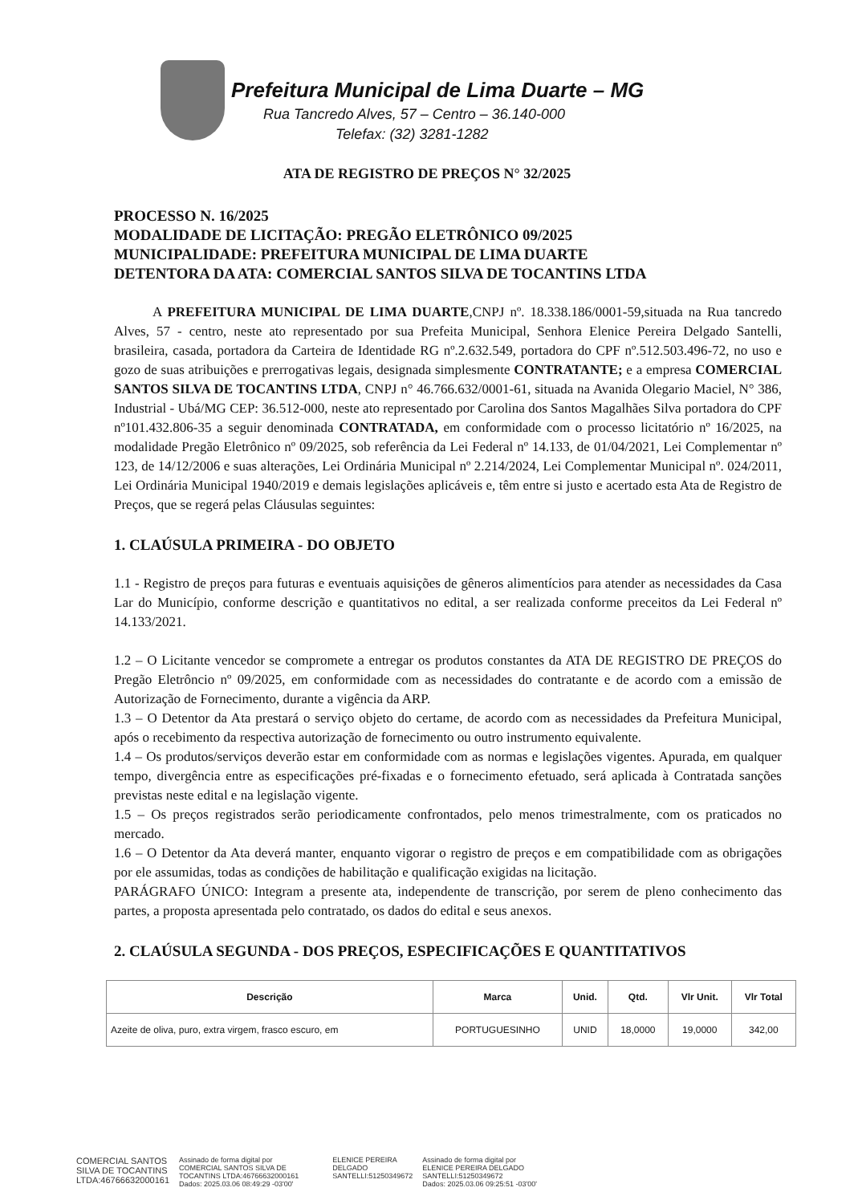Prefeitura Municipal de Lima Duarte – MG
Rua Tancredo Alves, 57 – Centro – 36.140-000
Telefax: (32) 3281-1282
ATA DE REGISTRO DE PREÇOS N° 32/2025
PROCESSO N. 16/2025
MODALIDADE DE LICITAÇÃO: PREGÃO ELETRÔNICO 09/2025
MUNICIPALIDADE: PREFEITURA MUNICIPAL DE LIMA DUARTE
DETENTORA DA ATA: COMERCIAL SANTOS SILVA DE TOCANTINS LTDA
A PREFEITURA MUNICIPAL DE LIMA DUARTE,CNPJ nº. 18.338.186/0001-59,situada na Rua tancredo Alves, 57 - centro, neste ato representado por sua Prefeita Municipal, Senhora Elenice Pereira Delgado Santelli, brasileira, casada, portadora da Carteira de Identidade RG nº.2.632.549, portadora do CPF nº.512.503.496-72, no uso e gozo de suas atribuições e prerrogativas legais, designada simplesmente CONTRATANTE; e a empresa COMERCIAL SANTOS SILVA DE TOCANTINS LTDA, CNPJ n° 46.766.632/0001-61, situada na Avanida Olegario Maciel, N° 386, Industrial - Ubá/MG CEP: 36.512-000, neste ato representado por Carolina dos Santos Magalhães Silva portadora do CPF nº101.432.806-35 a seguir denominada CONTRATADA, em conformidade com o processo licitatório nº 16/2025, na modalidade Pregão Eletrônico nº 09/2025, sob referência da Lei Federal nº 14.133, de 01/04/2021, Lei Complementar nº 123, de 14/12/2006 e suas alterações, Lei Ordinária Municipal nº 2.214/2024, Lei Complementar Municipal nº. 024/2011, Lei Ordinária Municipal 1940/2019 e demais legislações aplicáveis e, têm entre si justo e acertado esta Ata de Registro de Preços, que se regerá pelas Cláusulas seguintes:
1. CLAÚSULA PRIMEIRA - DO OBJETO
1.1 - Registro de preços para futuras e eventuais aquisições de gêneros alimentícios para atender as necessidades da Casa Lar do Município, conforme descrição e quantitativos no edital, a ser realizada conforme preceitos da Lei Federal nº 14.133/2021.
1.2 – O Licitante vencedor se compromete a entregar os produtos constantes da ATA DE REGISTRO DE PREÇOS do Pregão Eletrôncio nº 09/2025, em conformidade com as necessidades do contratante e de acordo com a emissão de Autorização de Fornecimento, durante a vigência da ARP.
1.3 – O Detentor da Ata prestará o serviço objeto do certame, de acordo com as necessidades da Prefeitura Municipal, após o recebimento da respectiva autorização de fornecimento ou outro instrumento equivalente.
1.4 – Os produtos/serviços deverão estar em conformidade com as normas e legislações vigentes. Apurada, em qualquer tempo, divergência entre as especificações pré-fixadas e o fornecimento efetuado, será aplicada à Contratada sanções previstas neste edital e na legislação vigente.
1.5 – Os preços registrados serão periodicamente confrontados, pelo menos trimestralmente, com os praticados no mercado.
1.6 – O Detentor da Ata deverá manter, enquanto vigorar o registro de preços e em compatibilidade com as obrigações por ele assumidas, todas as condições de habilitação e qualificação exigidas na licitação.
PARÁGRAFO ÚNICO: Integram a presente ata, independente de transcrição, por serem de pleno conhecimento das partes, a proposta apresentada pelo contratado, os dados do edital e seus anexos.
2. CLAÚSULA SEGUNDA - DOS PREÇOS, ESPECIFICAÇÕES E QUANTITATIVOS
| Descrição | Marca | Unid. | Qtd. | Vlr Unit. | Vlr Total |
| --- | --- | --- | --- | --- | --- |
| Azeite de oliva, puro, extra virgem, frasco escuro, em | PORTUGUESINHO | UNID | 18,0000 | 19,0000 | 342,00 |
COMERCIAL SANTOS
SILVA DE TOCANTINS
LTDA:46766632000161
Assinado de forma digital por
COMERCIAL SANTOS SILVA DE
TOCANTINS LTDA:46766632000161
Dados: 2025.03.06 08:49:29 -03'00'
ELENICE PEREIRA
DELGADO
SANTELLI:51250349672
Assinado de forma digital por
ELENICE PEREIRA DELGADO
SANTELLI:51250349672
Dados: 2025.03.06 09:25:51 -03'00'